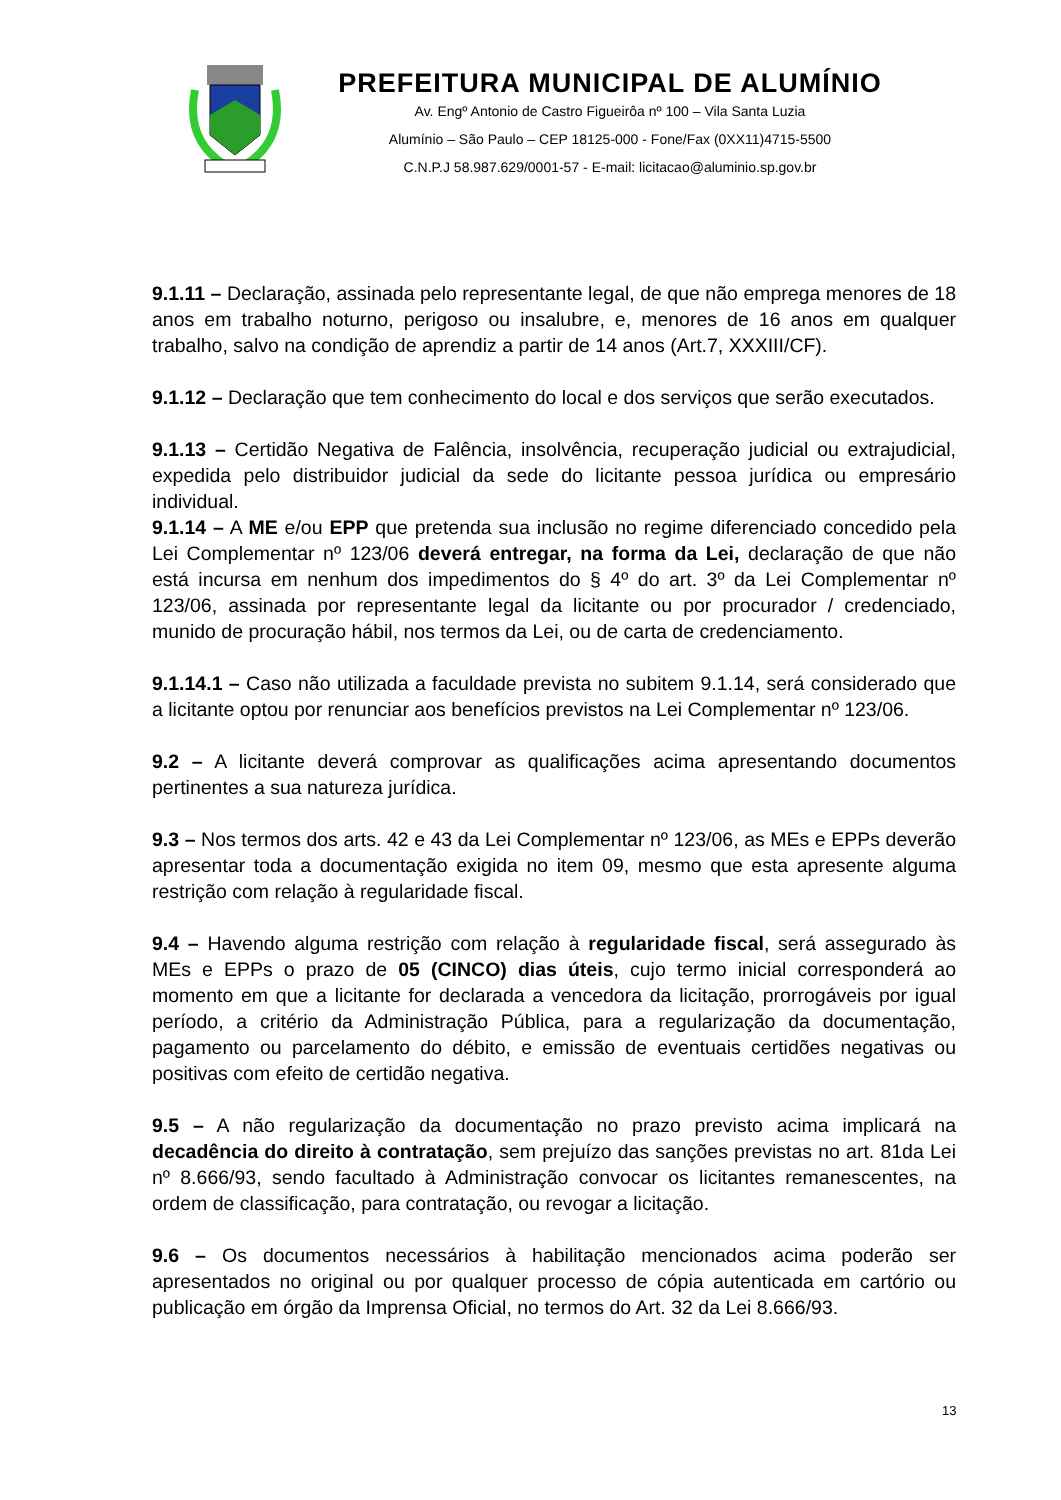PREFEITURA MUNICIPAL DE ALUMÍNIO
Av. Engº Antonio de Castro Figueirôa nº 100 – Vila Santa Luzia
Alumínio – São Paulo – CEP 18125-000 - Fone/Fax (0XX11)4715-5500
C.N.P.J 58.987.629/0001-57 - E-mail: licitacao@aluminio.sp.gov.br
9.1.11 – Declaração, assinada pelo representante legal, de que não emprega menores de 18 anos em trabalho noturno, perigoso ou insalubre, e, menores de 16 anos em qualquer trabalho, salvo na condição de aprendiz a partir de 14 anos (Art.7, XXXIII/CF).
9.1.12 – Declaração que tem conhecimento do local e dos serviços que serão executados.
9.1.13 – Certidão Negativa de Falência, insolvência, recuperação judicial ou extrajudicial, expedida pelo distribuidor judicial da sede do licitante pessoa jurídica ou empresário individual.
9.1.14 – A ME e/ou EPP que pretenda sua inclusão no regime diferenciado concedido pela Lei Complementar nº 123/06 deverá entregar, na forma da Lei, declaração de que não está incursa em nenhum dos impedimentos do § 4º do art. 3º da Lei Complementar nº 123/06, assinada por representante legal da licitante ou por procurador / credenciado, munido de procuração hábil, nos termos da Lei, ou de carta de credenciamento.
9.1.14.1 – Caso não utilizada a faculdade prevista no subitem 9.1.14, será considerado que a licitante optou por renunciar aos benefícios previstos na Lei Complementar nº 123/06.
9.2 – A licitante deverá comprovar as qualificações acima apresentando documentos pertinentes a sua natureza jurídica.
9.3 – Nos termos dos arts. 42 e 43 da Lei Complementar nº 123/06, as MEs e EPPs deverão apresentar toda a documentação exigida no item 09, mesmo que esta apresente alguma restrição com relação à regularidade fiscal.
9.4 – Havendo alguma restrição com relação à regularidade fiscal, será assegurado às MEs e EPPs o prazo de 05 (CINCO) dias úteis, cujo termo inicial corresponderá ao momento em que a licitante for declarada a vencedora da licitação, prorrogáveis por igual período, a critério da Administração Pública, para a regularização da documentação, pagamento ou parcelamento do débito, e emissão de eventuais certidões negativas ou positivas com efeito de certidão negativa.
9.5 – A não regularização da documentação no prazo previsto acima implicará na decadência do direito à contratação, sem prejuízo das sanções previstas no art. 81da Lei nº 8.666/93, sendo facultado à Administração convocar os licitantes remanescentes, na ordem de classificação, para contratação, ou revogar a licitação.
9.6 – Os documentos necessários à habilitação mencionados acima poderão ser apresentados no original ou por qualquer processo de cópia autenticada em cartório ou publicação em órgão da Imprensa Oficial, no termos do Art. 32 da Lei 8.666/93.
13